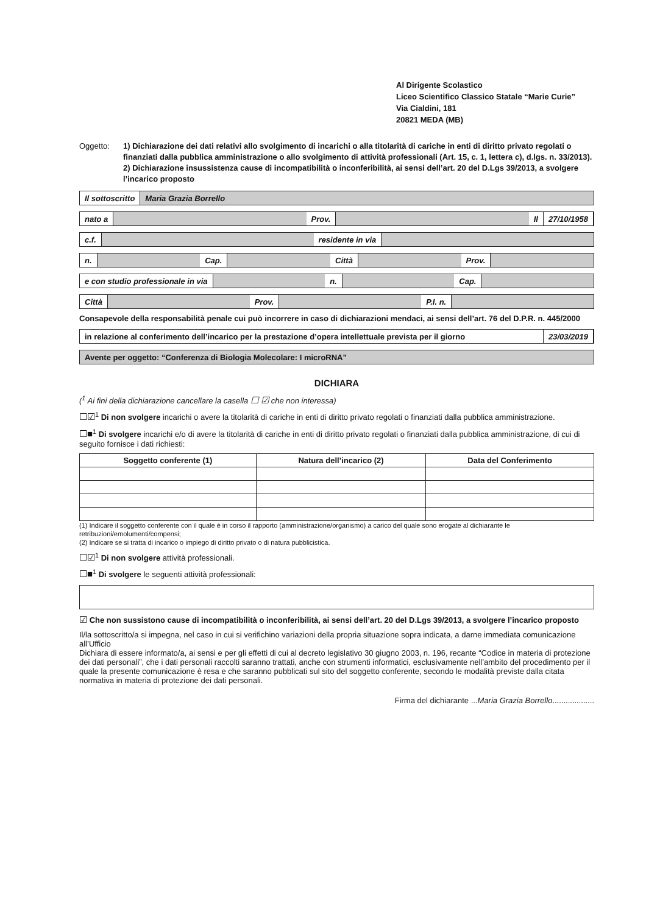Al Dirigente Scolastico
Liceo Scientifico Classico Statale “Marie Curie”
Via Cialdini, 181
20821 MEDA (MB)
Oggetto: 1) Dichiarazione dei dati relativi allo svolgimento di incarichi o alla titolarità di cariche in enti di diritto privato regolati o finanziati dalla pubblica amministrazione o allo svolgimento di attività professionali (Art. 15, c. 1, lettera c), d.lgs. n. 33/2013).
2) Dichiarazione insussistenza cause di incompatibilità o inconferibilità, ai sensi dell’art. 20 del D.Lgs 39/2013, a svolgere l’incarico proposto
Il sottoscritto Maria Grazia Borrello
nato a Prov. Il 27/10/1958
c.f. residente in via
n. Cap. Città Prov.
e con studio professionale in via n. Cap.
Città Prov. P.I. n.
Consapevole della responsabilità penale cui può incorrere in caso di dichiarazioni mendaci, ai sensi dell’art. 76 del D.P.R. n. 445/2000
in relazione al conferimento dell’incarico per la prestazione d’opera intellettuale prevista per il giorno 23/03/2019
Avente per oggetto: “Conferenza di Biologia Molecolare: I microRNA”
DICHIARA
(<sup>1</sup> Ai fini della dichiarazione cancellare la casella ☐ ☑ che non interessa)
☐☑<sup>1</sup> Di non svolgere incarichi o avere la titolarità di cariche in enti di diritto privato regolati o finanziati dalla pubblica amministrazione.
☐■<sup>1</sup> Di svolgere incarichi e/o di avere la titolarità di cariche in enti di diritto privato regolati o finanziati dalla pubblica amministrazione, di cui di seguito fornisce i dati richiesti:
| Soggetto conferente (1) | Natura dell’incarico (2) | Data del Conferimento |
| --- | --- | --- |
(1) Indicare il soggetto conferente con il quale è in corso il rapporto (amministrazione/organismo) a carico del quale sono erogate al dichiarante le retribuzioni/emolumenti/compensi;
(2) Indicare se si tratta di incarico o impiego di diritto privato o di natura pubblicistica.
☐☑<sup>1</sup> Di non svolgere attività professionali.
☐■<sup>1</sup> Di svolgere le seguenti attività professionali:
☑ Che non sussistono cause di incompatibilità o inconferibilità, ai sensi dell’art. 20 del D.Lgs 39/2013, a svolgere l’incarico proposto
Il/la sottoscritto/a si impegna, nel caso in cui si verifichino variazioni della propria situazione sopra indicata, a darne immediata comunicazione all’Ufficio
Dichiara di essere informato/a, ai sensi e per gli effetti di cui al decreto legislativo 30 giugno 2003, n. 196, recante “Codice in materia di protezione dei dati personali”, che i dati personali raccolti saranno trattati, anche con strumenti informatici, esclusivamente nell’ambito del procedimento per il quale la presente comunicazione è resa e che saranno pubblicati sul sito del soggetto conferente, secondo le modalità previste dalla citata normativa in materia di protezione dei dati personali.
Firma del dichiarante ...Maria Grazia Borrello...................